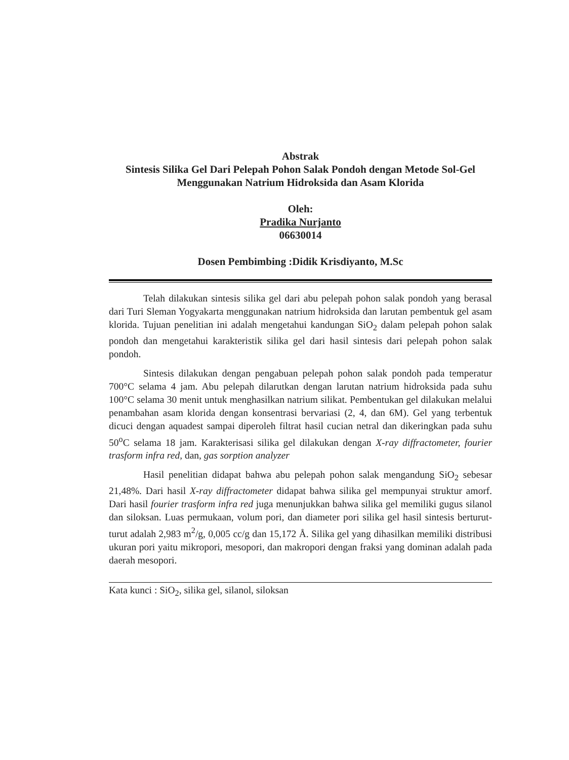Abstrak
Sintesis Silika Gel Dari Pelepah Pohon Salak Pondoh dengan Metode Sol-Gel Menggunakan Natrium Hidroksida dan Asam Klorida
Oleh:
Pradika Nurjanto
06630014
Dosen Pembimbing :Didik Krisdiyanto, M.Sc
Telah dilakukan sintesis silika gel dari abu pelepah pohon salak pondoh yang berasal dari Turi Sleman Yogyakarta menggunakan natrium hidroksida dan larutan pembentuk gel asam klorida. Tujuan penelitian ini adalah mengetahui kandungan SiO<sub>2</sub> dalam pelepah pohon salak pondoh dan mengetahui karakteristik silika gel dari hasil sintesis dari pelepah pohon salak pondoh.
Sintesis dilakukan dengan pengabuan pelepah pohon salak pondoh pada temperatur 700°C selama 4 jam. Abu pelepah dilarutkan dengan larutan natrium hidroksida pada suhu 100°C selama 30 menit untuk menghasilkan natrium silikat. Pembentukan gel dilakukan melalui penambahan asam klorida dengan konsentrasi bervariasi (2, 4, dan 6M). Gel yang terbentuk dicuci dengan aquadest sampai diperoleh filtrat hasil cucian netral dan dikeringkan pada suhu 50<sup>o</sup>C selama 18 jam. Karakterisasi silika gel dilakukan dengan X-ray diffractometer, fourier trasform infra red, dan, gas sorption analyzer
Hasil penelitian didapat bahwa abu pelepah pohon salak mengandung SiO<sub>2</sub> sebesar 21,48%. Dari hasil X-ray diffractometer didapat bahwa silika gel mempunyai struktur amorf. Dari hasil fourier trasform infra red juga menunjukkan bahwa silika gel memiliki gugus silanol dan siloksan. Luas permukaan, volum pori, dan diameter pori silika gel hasil sintesis berturut-turut adalah 2,983 m<sup>2</sup>/g, 0,005 cc/g dan 15,172 Å. Silika gel yang dihasilkan memiliki distribusi ukuran pori yaitu mikropori, mesopori, dan makropori dengan fraksi yang dominan adalah pada daerah mesopori.
Kata kunci : SiO<sub>2</sub>, silika gel, silanol, siloksan